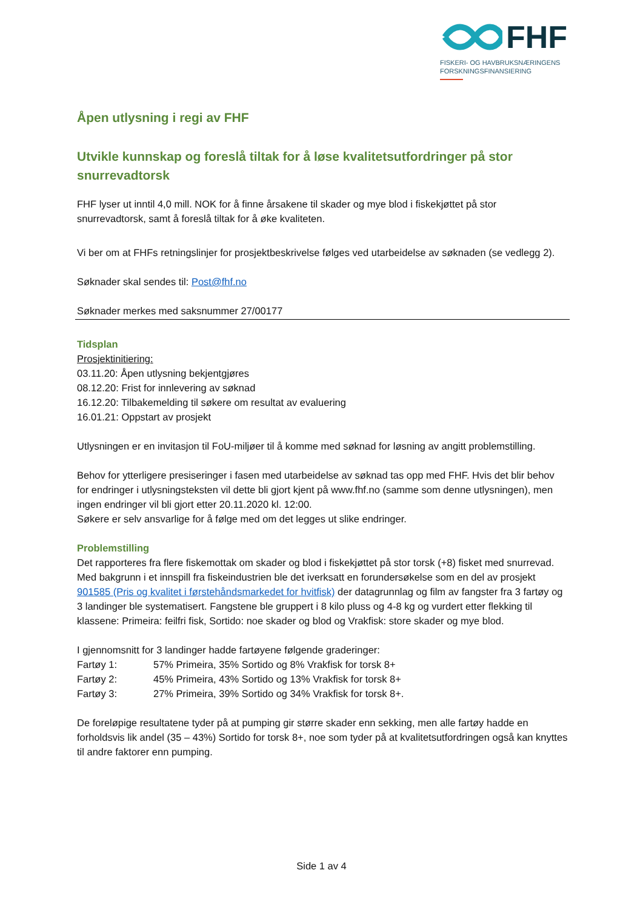FHF
FISKERI- OG HAVBRUKSNÆRINGENS
FORSKNINGSFINANSIERING
Åpen utlysning i regi av FHF
Utvikle kunnskap og foreslå tiltak for å løse kvalitetsutfordringer på stor snurrevadtorsk
FHF lyser ut inntil 4,0 mill. NOK for å finne årsakene til skader og mye blod i fiskekjøttet på stor snurrevadtorsk, samt å foreslå tiltak for å øke kvaliteten.
Vi ber om at FHFs retningslinjer for prosjektbeskrivelse følges ved utarbeidelse av søknaden (se vedlegg 2).
Søknader skal sendes til: Post@fhf.no
Søknader merkes med saksnummer 27/00177
Tidsplan
Prosjektinitiering:
03.11.20: Åpen utlysning bekjentgjøres
08.12.20: Frist for innlevering av søknad
16.12.20: Tilbakemelding til søkere om resultat av evaluering
16.01.21: Oppstart av prosjekt
Utlysningen er en invitasjon til FoU-miljøer til å komme med søknad for løsning av angitt problemstilling.
Behov for ytterligere presiseringer i fasen med utarbeidelse av søknad tas opp med FHF. Hvis det blir behov for endringer i utlysningsteksten vil dette bli gjort kjent på www.fhf.no (samme som denne utlysningen), men ingen endringer vil bli gjort etter 20.11.2020 kl. 12:00.
Søkere er selv ansvarlige for å følge med om det legges ut slike endringer.
Problemstilling
Det rapporteres fra flere fiskemottak om skader og blod i fiskekjøttet på stor torsk (+8) fisket med snurrevad. Med bakgrunn i et innspill fra fiskeindustrien ble det iverksatt en forundersøkelse som en del av prosjekt 901585 (Pris og kvalitet i førstehåndsmarkedet for hvitfisk) der datagrunnlag og film av fangster fra 3 fartøy og 3 landinger ble systematisert. Fangstene ble gruppert i 8 kilo pluss og 4-8 kg og vurdert etter flekking til klassene: Primeira: feilfri fisk, Sortido: noe skader og blod og Vrakfisk: store skader og mye blod.
I gjennomsnitt for 3 landinger hadde fartøyene følgende graderinger:
Fartøy 1: 57% Primeira, 35% Sortido og 8% Vrakfisk for torsk 8+
Fartøy 2: 45% Primeira, 43% Sortido og 13% Vrakfisk for torsk 8+
Fartøy 3: 27% Primeira, 39% Sortido og 34% Vrakfisk for torsk 8+.
De foreløpige resultatene tyder på at pumping gir større skader enn sekking, men alle fartøy hadde en forholdsvis lik andel (35 – 43%) Sortido for torsk 8+, noe som tyder på at kvalitetsutfordringen også kan knyttes til andre faktorer enn pumping.
Side 1 av 4